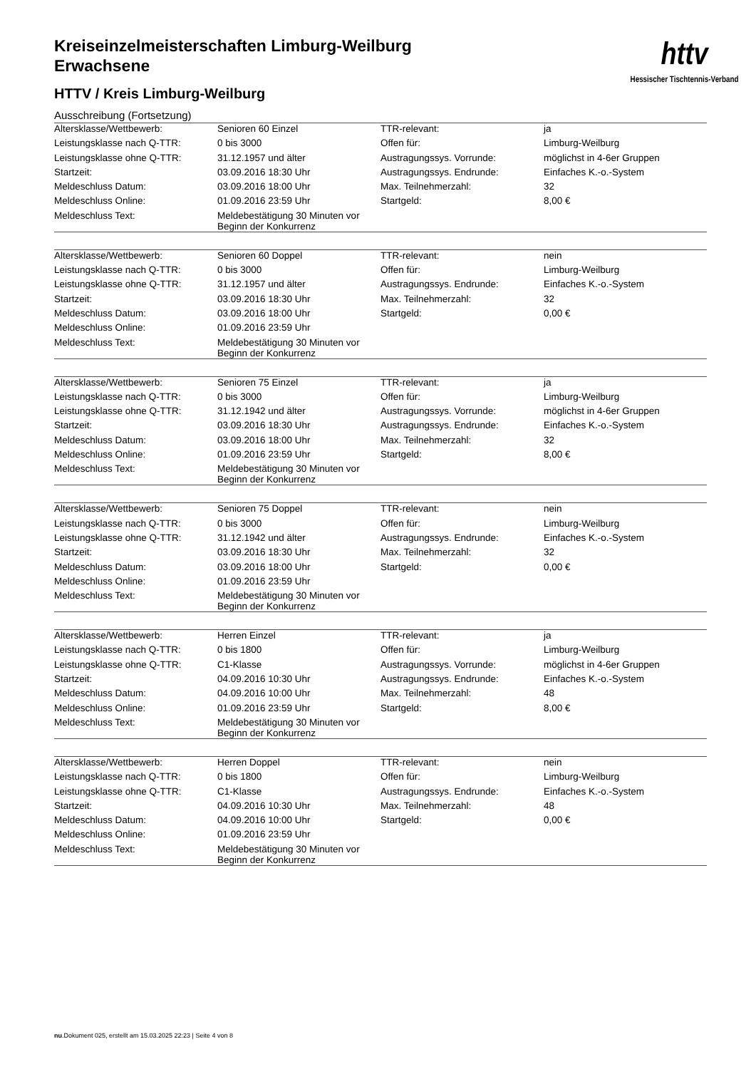httv
Hessischer Tischtennis-Verband
Kreiseinzelmeisterschaften Limburg-Weilburg
Erwachsene
HTTV / Kreis Limburg-Weilburg
Ausschreibung (Fortsetzung)
| Altersklasse/Wettbewerb: | Senioren 60 Einzel | TTR-relevant: | ja |
| Leistungsklasse nach Q-TTR: | 0 bis 3000 | Offen für: | Limburg-Weilburg |
| Leistungsklasse ohne Q-TTR: | 31.12.1957 und älter | Austragungssys. Vorrunde: | möglichst in 4-6er Gruppen |
| Startzeit: | 03.09.2016 18:30 Uhr | Austragungssys. Endrunde: | Einfaches K.-o.-System |
| Meldeschluss Datum: | 03.09.2016 18:00 Uhr | Max. Teilnehmerzahl: | 32 |
| Meldeschluss Online: | 01.09.2016 23:59 Uhr | Startgeld: | 8,00 € |
| Meldeschluss Text: | Meldebestätigung 30 Minuten vor Beginn der Konkurrenz | | |
| Altersklasse/Wettbewerb: | Senioren 60 Doppel | TTR-relevant: | nein |
| Leistungsklasse nach Q-TTR: | 0 bis 3000 | Offen für: | Limburg-Weilburg |
| Leistungsklasse ohne Q-TTR: | 31.12.1957 und älter | Austragungssys. Endrunde: | Einfaches K.-o.-System |
| Startzeit: | 03.09.2016 18:30 Uhr | Max. Teilnehmerzahl: | 32 |
| Meldeschluss Datum: | 03.09.2016 18:00 Uhr | Startgeld: | 0,00 € |
| Meldeschluss Online: | 01.09.2016 23:59 Uhr | | |
| Meldeschluss Text: | Meldebestätigung 30 Minuten vor Beginn der Konkurrenz | | |
| Altersklasse/Wettbewerb: | Senioren 75 Einzel | TTR-relevant: | ja |
| Leistungsklasse nach Q-TTR: | 0 bis 3000 | Offen für: | Limburg-Weilburg |
| Leistungsklasse ohne Q-TTR: | 31.12.1942 und älter | Austragungssys. Vorrunde: | möglichst in 4-6er Gruppen |
| Startzeit: | 03.09.2016 18:30 Uhr | Austragungssys. Endrunde: | Einfaches K.-o.-System |
| Meldeschluss Datum: | 03.09.2016 18:00 Uhr | Max. Teilnehmerzahl: | 32 |
| Meldeschluss Online: | 01.09.2016 23:59 Uhr | Startgeld: | 8,00 € |
| Meldeschluss Text: | Meldebestätigung 30 Minuten vor Beginn der Konkurrenz | | |
| Altersklasse/Wettbewerb: | Senioren 75 Doppel | TTR-relevant: | nein |
| Leistungsklasse nach Q-TTR: | 0 bis 3000 | Offen für: | Limburg-Weilburg |
| Leistungsklasse ohne Q-TTR: | 31.12.1942 und älter | Austragungssys. Endrunde: | Einfaches K.-o.-System |
| Startzeit: | 03.09.2016 18:30 Uhr | Max. Teilnehmerzahl: | 32 |
| Meldeschluss Datum: | 03.09.2016 18:00 Uhr | Startgeld: | 0,00 € |
| Meldeschluss Online: | 01.09.2016 23:59 Uhr | | |
| Meldeschluss Text: | Meldebestätigung 30 Minuten vor Beginn der Konkurrenz | | |
| Altersklasse/Wettbewerb: | Herren Einzel | TTR-relevant: | ja |
| Leistungsklasse nach Q-TTR: | 0 bis 1800 | Offen für: | Limburg-Weilburg |
| Leistungsklasse ohne Q-TTR: | C1-Klasse | Austragungssys. Vorrunde: | möglichst in 4-6er Gruppen |
| Startzeit: | 04.09.2016 10:30 Uhr | Austragungssys. Endrunde: | Einfaches K.-o.-System |
| Meldeschluss Datum: | 04.09.2016 10:00 Uhr | Max. Teilnehmerzahl: | 48 |
| Meldeschluss Online: | 01.09.2016 23:59 Uhr | Startgeld: | 8,00 € |
| Meldeschluss Text: | Meldebestätigung 30 Minuten vor Beginn der Konkurrenz | | |
| Altersklasse/Wettbewerb: | Herren Doppel | TTR-relevant: | nein |
| Leistungsklasse nach Q-TTR: | 0 bis 1800 | Offen für: | Limburg-Weilburg |
| Leistungsklasse ohne Q-TTR: | C1-Klasse | Austragungssys. Endrunde: | Einfaches K.-o.-System |
| Startzeit: | 04.09.2016 10:30 Uhr | Max. Teilnehmerzahl: | 48 |
| Meldeschluss Datum: | 04.09.2016 10:00 Uhr | Startgeld: | 0,00 € |
| Meldeschluss Online: | 01.09.2016 23:59 Uhr | | |
| Meldeschluss Text: | Meldebestätigung 30 Minuten vor Beginn der Konkurrenz | | |
nu.Dokument 025, erstellt am 15.03.2025 22:23 | Seite 4 von 8